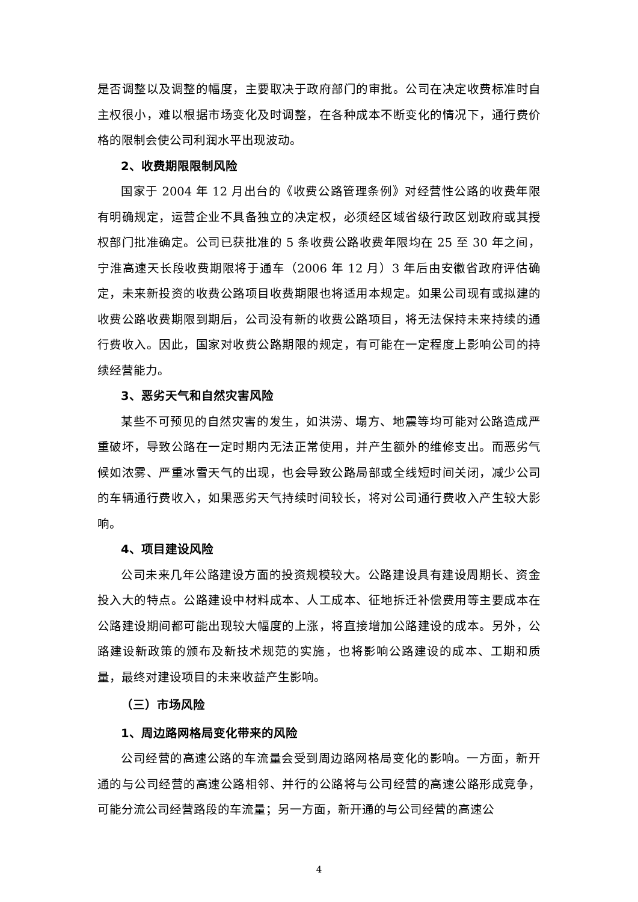是否调整以及调整的幅度，主要取决于政府部门的审批。公司在决定收费标准时自主权很小，难以根据市场变化及时调整，在各种成本不断变化的情况下，通行费价格的限制会使公司利润水平出现波动。
2、收费期限限制风险
国家于 2004 年 12 月出台的《收费公路管理条例》对经营性公路的收费年限有明确规定，运营企业不具备独立的决定权，必须经区域省级行政区划政府或其授权部门批准确定。公司已获批准的 5 条收费公路收费年限均在 25 至 30 年之间，宁淮高速天长段收费期限将于通车（2006 年 12 月）3 年后由安徽省政府评估确定，未来新投资的收费公路项目收费期限也将适用本规定。如果公司现有或拟建的收费公路收费期限到期后，公司没有新的收费公路项目，将无法保持未来持续的通行费收入。因此，国家对收费公路期限的规定，有可能在一定程度上影响公司的持续经营能力。
3、恶劣天气和自然灾害风险
某些不可预见的自然灾害的发生，如洪涝、塌方、地震等均可能对公路造成严重破坏，导致公路在一定时期内无法正常使用，并产生额外的维修支出。而恶劣气候如浓雾、严重冰雪天气的出现，也会导致公路局部或全线短时间关闭，减少公司的车辆通行费收入，如果恶劣天气持续时间较长，将对公司通行费收入产生较大影响。
4、项目建设风险
公司未来几年公路建设方面的投资规模较大。公路建设具有建设周期长、资金投入大的特点。公路建设中材料成本、人工成本、征地拆迁补偿费用等主要成本在公路建设期间都可能出现较大幅度的上涨，将直接增加公路建设的成本。另外，公路建设新政策的颁布及新技术规范的实施，也将影响公路建设的成本、工期和质量，最终对建设项目的未来收益产生影响。
（三）市场风险
1、周边路网格局变化带来的风险
公司经营的高速公路的车流量会受到周边路网格局变化的影响。一方面，新开通的与公司经营的高速公路相邻、并行的公路将与公司经营的高速公路形成竞争，可能分流公司经营路段的车流量；另一方面，新开通的与公司经营的高速公
4